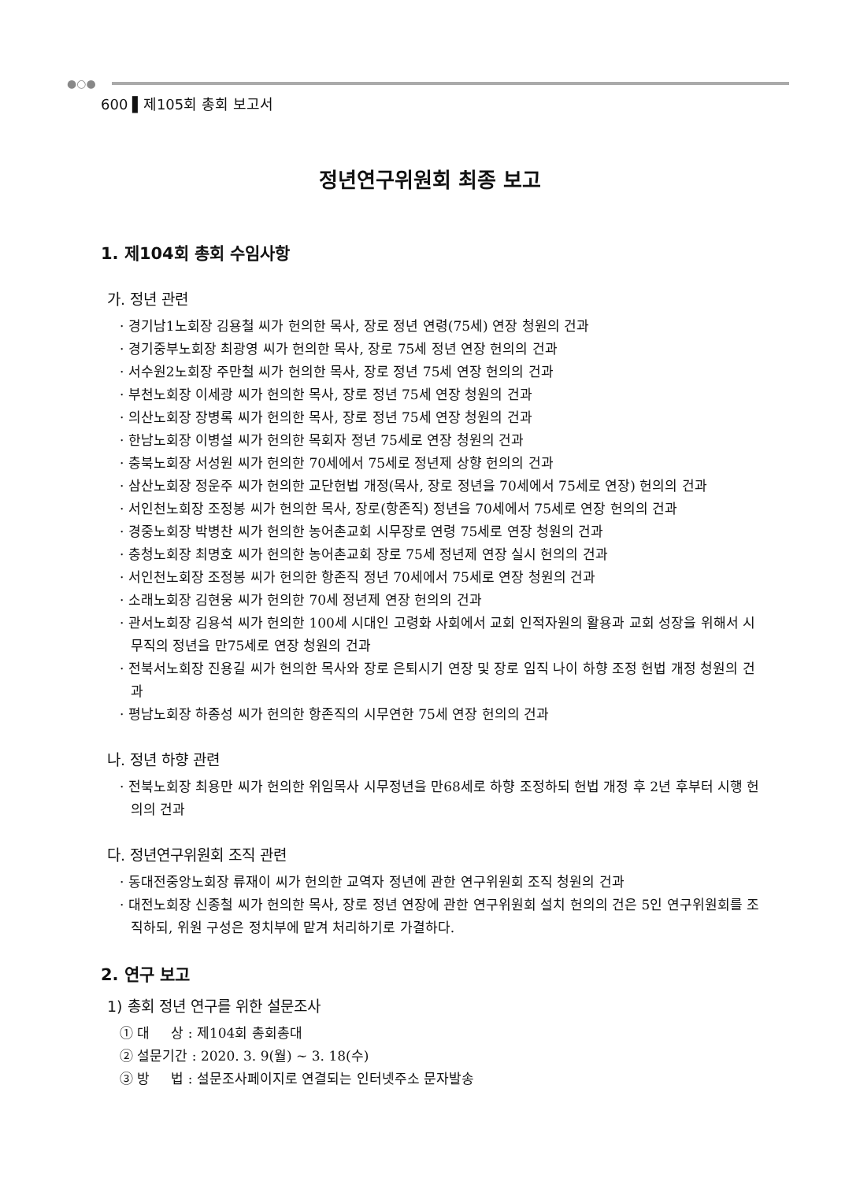●○●
600 ▌제105회 총회 보고서
정년연구위원회 최종 보고
1. 제104회 총회 수임사항
가. 정년 관련
· 경기남1노회장 김용철 씨가 헌의한 목사, 장로 정년 연령(75세) 연장 청원의 건과
· 경기중부노회장 최광영 씨가 헌의한 목사, 장로 75세 정년 연장 헌의의 건과
· 서수원2노회장 주만철 씨가 헌의한 목사, 장로 정년 75세 연장 헌의의 건과
· 부천노회장 이세광 씨가 헌의한 목사, 장로 정년 75세 연장 청원의 건과
· 의산노회장 장병록 씨가 헌의한 목사, 장로 정년 75세 연장 청원의 건과
· 한남노회장 이병설 씨가 헌의한 목회자 정년 75세로 연장 청원의 건과
· 충북노회장 서성원 씨가 헌의한 70세에서 75세로 정년제 상향 헌의의 건과
· 삼산노회장 정운주 씨가 헌의한 교단헌법 개정(목사, 장로 정년을 70세에서 75세로 연장) 헌의의 건과
· 서인천노회장 조정봉 씨가 헌의한 목사, 장로(항존직) 정년을 70세에서 75세로 연장 헌의의 건과
· 경중노회장 박병찬 씨가 헌의한 농어촌교회 시무장로 연령 75세로 연장 청원의 건과
· 충청노회장 최명호 씨가 헌의한 농어촌교회 장로 75세 정년제 연장 실시 헌의의 건과
· 서인천노회장 조정봉 씨가 헌의한 항존직 정년 70세에서 75세로 연장 청원의 건과
· 소래노회장 김현웅 씨가 헌의한 70세 정년제 연장 헌의의 건과
· 관서노회장 김용석 씨가 헌의한 100세 시대인 고령화 사회에서 교회 인적자원의 활용과 교회 성장을 위해서 시무직의 정년을 만75세로 연장 청원의 건과
· 전북서노회장 진용길 씨가 헌의한 목사와 장로 은퇴시기 연장 및 장로 임직 나이 하향 조정 헌법 개정 청원의 건과
· 평남노회장 하종성 씨가 헌의한 항존직의 시무연한 75세 연장 헌의의 건과
나. 정년 하향 관련
· 전북노회장 최용만 씨가 헌의한 위임목사 시무정년을 만68세로 하향 조정하되 헌법 개정 후 2년 후부터 시행 헌의의 건과
다. 정년연구위원회 조직 관련
· 동대전중앙노회장 류재이 씨가 헌의한 교역자 정년에 관한 연구위원회 조직 청원의 건과
· 대전노회장 신종철 씨가 헌의한 목사, 장로 정년 연장에 관한 연구위원회 설치 헌의의 건은 5인 연구위원회를 조직하되, 위원 구성은 정치부에 맡겨 처리하기로 가결하다.
2. 연구 보고
1) 총회 정년 연구를 위한 설문조사
① 대 상 : 제104회 총회총대
② 설문기간 : 2020. 3. 9(월) ~ 3. 18(수)
③ 방 법 : 설문조사페이지로 연결되는 인터넷주소 문자발송